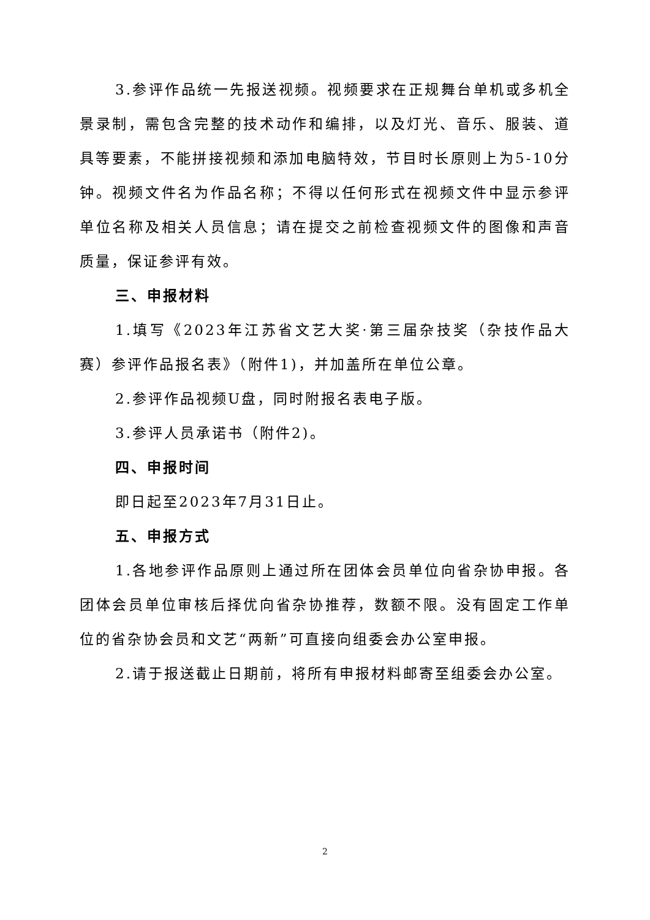3.参评作品统一先报送视频。视频要求在正规舞台单机或多机全景录制，需包含完整的技术动作和编排，以及灯光、音乐、服装、道具等要素，不能拼接视频和添加电脑特效，节目时长原则上为5-10分钟。视频文件名为作品名称；不得以任何形式在视频文件中显示参评单位名称及相关人员信息；请在提交之前检查视频文件的图像和声音质量，保证参评有效。
三、申报材料
1.填写《2023年江苏省文艺大奖·第三届杂技奖（杂技作品大赛）参评作品报名表》（附件1)，并加盖所在单位公章。
2.参评作品视频U盘，同时附报名表电子版。
3.参评人员承诺书（附件2)。
四、申报时间
即日起至2023年7月31日止。
五、申报方式
1.各地参评作品原则上通过所在团体会员单位向省杂协申报。各团体会员单位审核后择优向省杂协推荐，数额不限。没有固定工作单位的省杂协会员和文艺“两新”可直接向组委会办公室申报。
2.请于报送截止日期前，将所有申报材料邮寄至组委会办公室。
2